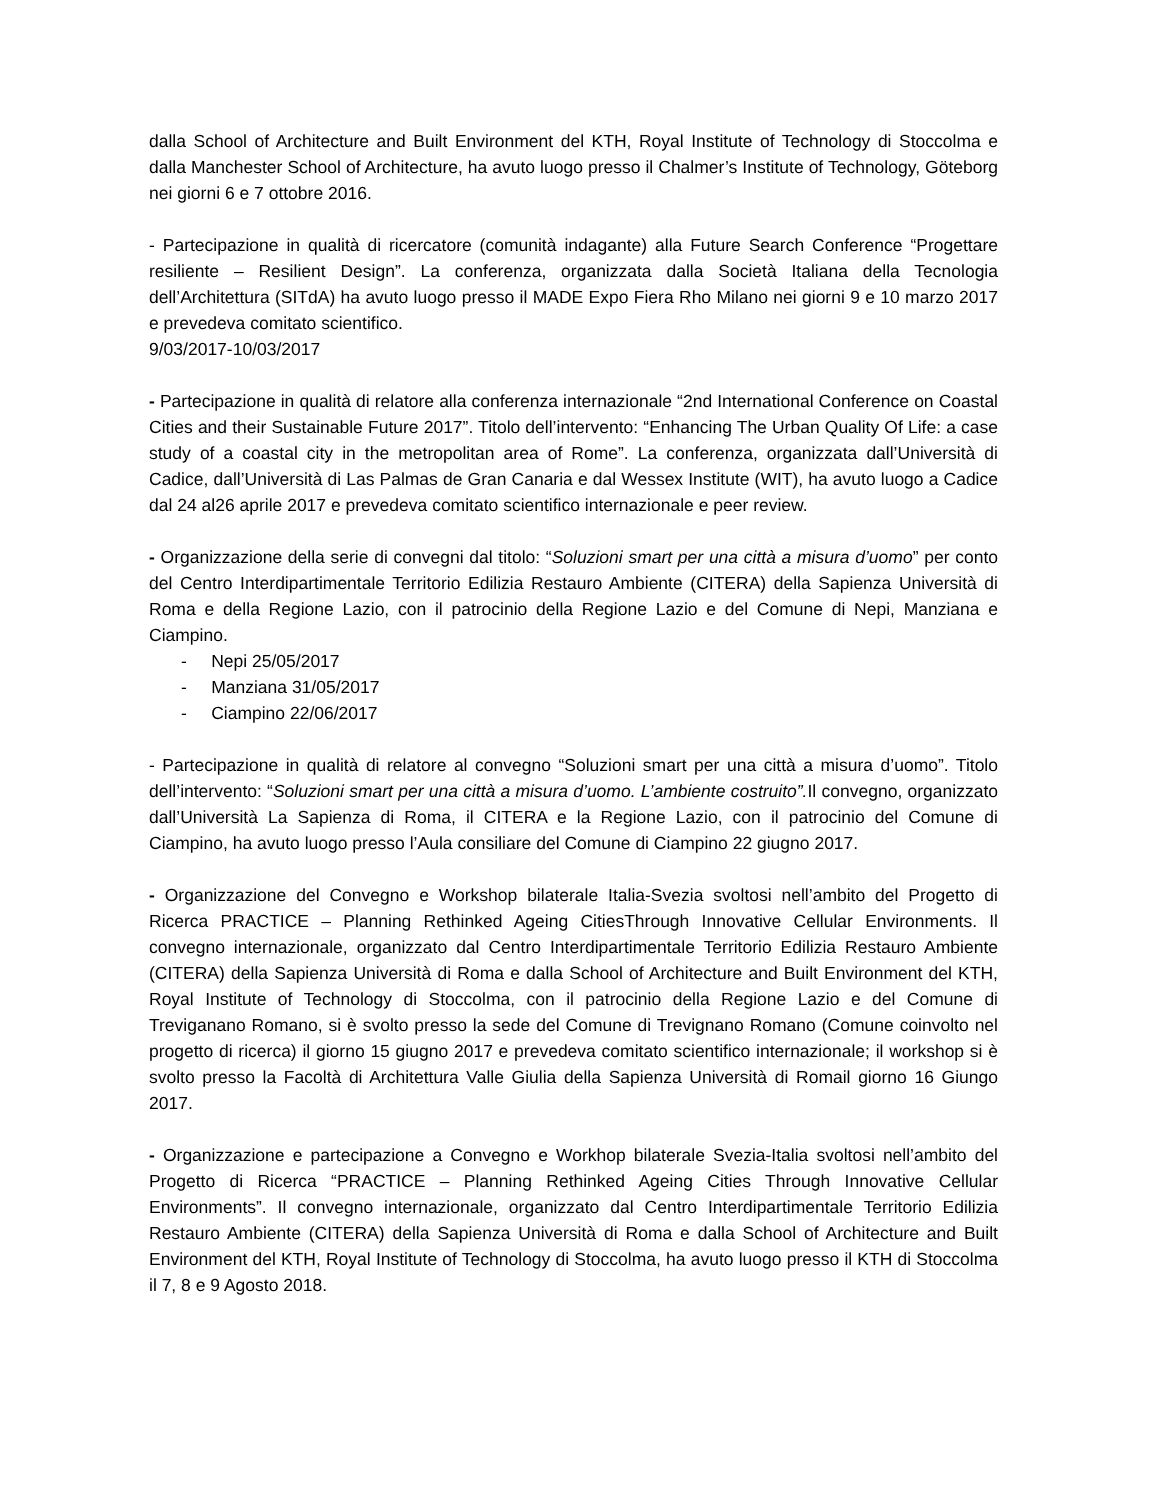dalla School of Architecture and Built Environment del KTH, Royal Institute of Technology di Stoccolma e dalla Manchester School of Architecture, ha avuto luogo presso il Chalmer’s Institute of Technology, Göteborg nei giorni 6 e 7 ottobre 2016.
- Partecipazione in qualità di ricercatore (comunità indagante) alla Future Search Conference “Progettare resiliente – Resilient Design”. La conferenza, organizzata dalla Società Italiana della Tecnologia dell’Architettura (SITdA) ha avuto luogo presso il MADE Expo Fiera Rho Milano nei giorni 9 e 10 marzo 2017 e prevedeva comitato scientifico.
9/03/2017-10/03/2017
- Partecipazione in qualità di relatore alla conferenza internazionale “2nd International Conference on Coastal Cities and their Sustainable Future 2017”. Titolo dell’intervento: “Enhancing The Urban Quality Of Life: a case study of a coastal city in the metropolitan area of Rome”. La conferenza, organizzata dall’Università di Cadice, dall’Università di Las Palmas de Gran Canaria e dal Wessex Institute (WIT), ha avuto luogo a Cadice dal 24 al26 aprile 2017 e prevedeva comitato scientifico internazionale e peer review.
- Organizzazione della serie di convegni dal titolo: “Soluzioni smart per una città a misura d’uomo” per conto del Centro Interdipartimentale Territorio Edilizia Restauro Ambiente (CITERA) della Sapienza Università di Roma e della Regione Lazio, con il patrocinio della Regione Lazio e del Comune di Nepi, Manziana e Ciampino.
- Nepi 25/05/2017
- Manziana 31/05/2017
- Ciampino 22/06/2017
- Partecipazione in qualità di relatore al convegno “Soluzioni smart per una città a misura d’uomo”. Titolo dell’intervento: “Soluzioni smart per una città a misura d’uomo. L’ambiente costruito”. Il convegno, organizzato dall’Università La Sapienza di Roma, il CITERA e la Regione Lazio, con il patrocinio del Comune di Ciampino, ha avuto luogo presso l’Aula consiliare del Comune di Ciampino 22 giugno 2017.
- Organizzazione del Convegno e Workshop bilaterale Italia-Svezia svoltosi nell’ambito del Progetto di Ricerca PRACTICE – Planning Rethinked Ageing CitiesThrough Innovative Cellular Environments. Il convegno internazionale, organizzato dal Centro Interdipartimentale Territorio Edilizia Restauro Ambiente (CITERA) della Sapienza Università di Roma e dalla School of Architecture and Built Environment del KTH, Royal Institute of Technology di Stoccolma, con il patrocinio della Regione Lazio e del Comune di Treviganano Romano, si è svolto presso la sede del Comune di Trevignano Romano (Comune coinvolto nel progetto di ricerca) il giorno 15 giugno 2017 e prevedeva comitato scientifico internazionale; il workshop si è svolto presso la Facoltà di Architettura Valle Giulia della Sapienza Università di Romail giorno 16 Giungo 2017.
- Organizzazione e partecipazione a Convegno e Workhop bilaterale Svezia-Italia svoltosi nell’ambito del Progetto di Ricerca “PRACTICE – Planning Rethinked Ageing Cities Through Innovative Cellular Environments”. Il convegno internazionale, organizzato dal Centro Interdipartimentale Territorio Edilizia Restauro Ambiente (CITERA) della Sapienza Università di Roma e dalla School of Architecture and Built Environment del KTH, Royal Institute of Technology di Stoccolma, ha avuto luogo presso il KTH di Stoccolma il 7, 8 e 9 Agosto 2018.